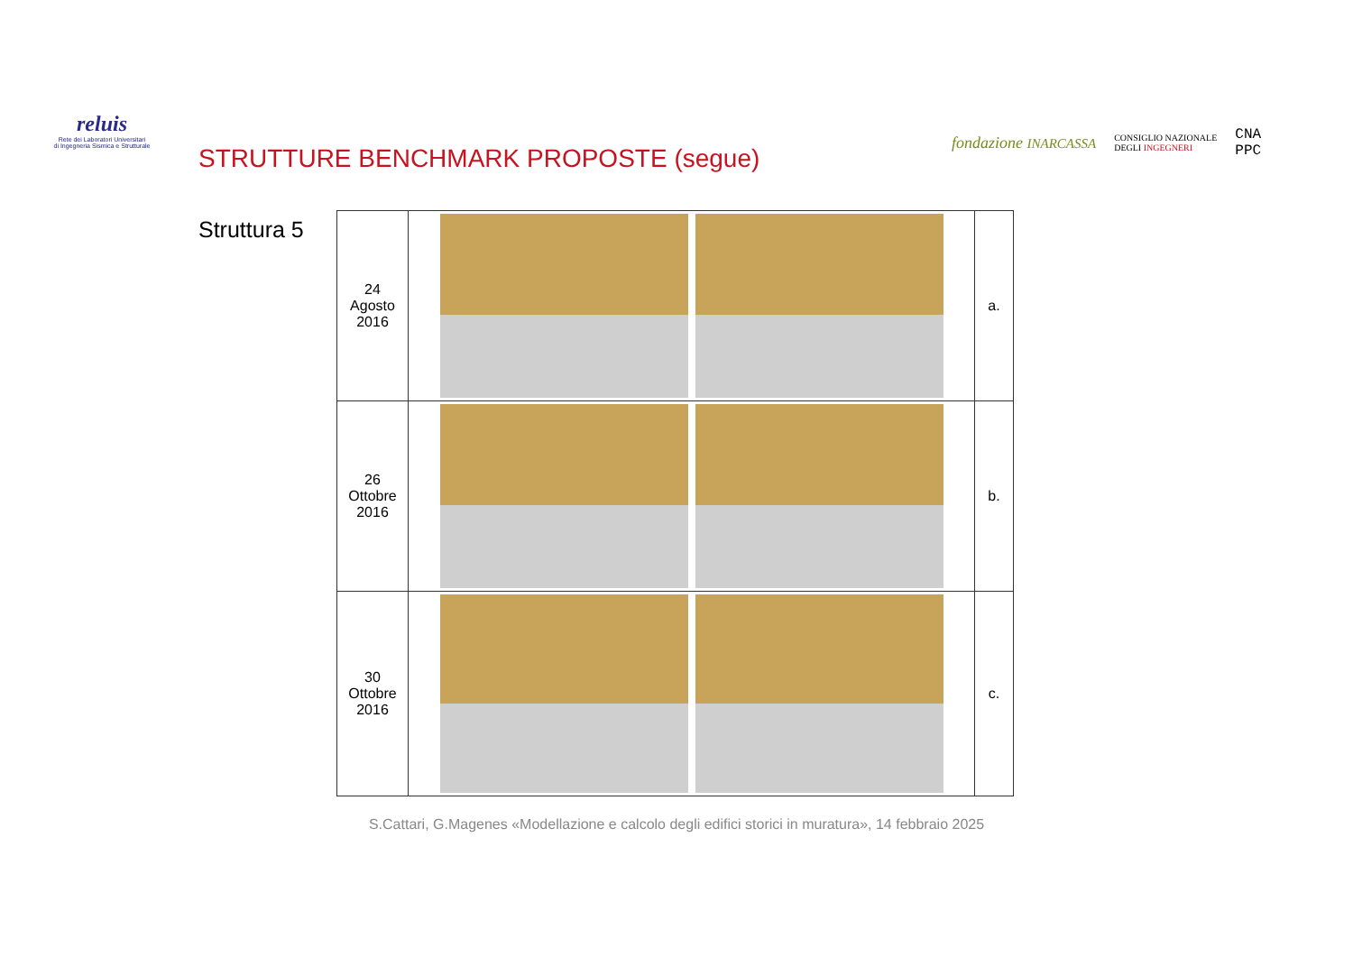reluis
Rete dei Laboratori Universitari
di Ingegneria Sismica e Strutturale
fondazione INARCASSA CONSIGLIO NAZIONALE
DEGLI INGEGNERI CNA
PPC
STRUTTURE BENCHMARK PROPOSTE (segue)
Struttura 5
| 24 Agosto 2016 | | a. |
| 26 Ottobre 2016 | | b. |
| 30 Ottobre 2016 | | c. |
S.Cattari, G.Magenes «Modellazione e calcolo degli edifici storici in muratura», 14 febbraio 2025